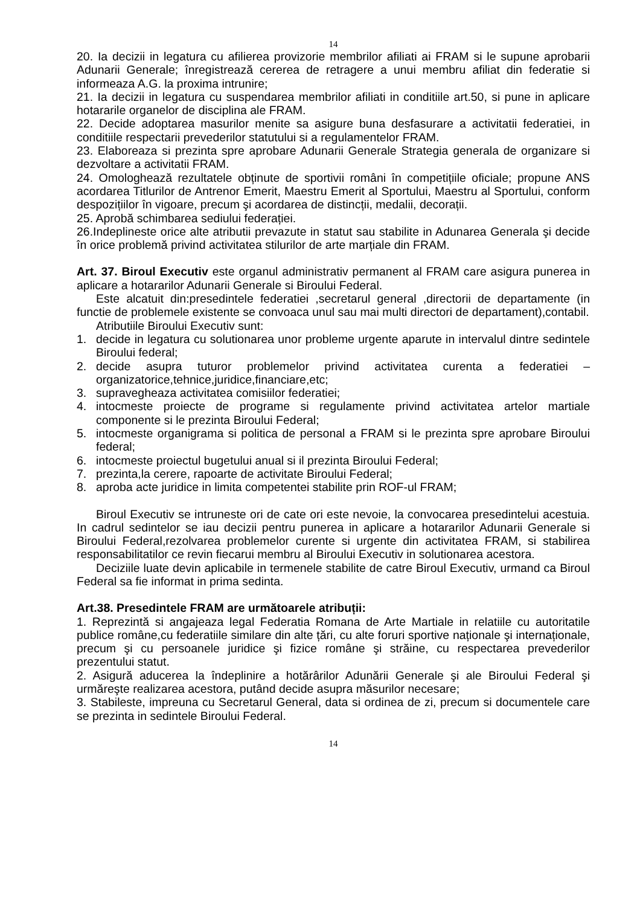14
20. Ia decizii in legatura cu afilierea provizorie membrilor afiliati ai FRAM si le supune aprobarii Adunarii Generale; înregistrează cererea de retragere a unui membru afiliat din federatie si informeaza A.G. la proxima intrunire;
21. Ia decizii in legatura cu suspendarea membrilor afiliati in conditiile art.50, si pune in aplicare hotararile organelor de disciplina ale FRAM.
22. Decide adoptarea masurilor menite sa asigure buna desfasurare a activitatii federatiei, in conditiile respectarii prevederilor statutului si a regulamentelor FRAM.
23. Elaboreaza si prezinta spre aprobare Adunarii Generale Strategia generala de organizare si dezvoltare a activitatii FRAM.
24. Omologhează rezultatele obținute de sportivii români în competițiile oficiale; propune ANS acordarea Titlurilor de Antrenor Emerit, Maestru Emerit al Sportului, Maestru al Sportului, conform despozițiilor în vigoare, precum şi acordarea de distincții, medalii, decorații.
25. Aprobă schimbarea sediului federației.
26.Indeplineste orice alte atributii prevazute in statut sau stabilite in Adunarea Generala şi decide în orice problemă privind activitatea stilurilor de arte marțiale din FRAM.
Art. 37. Biroul Executiv este organul administrativ permanent al FRAM care asigura punerea in aplicare a hotararilor Adunarii Generale si Biroului Federal.
Este alcatuit din:presedintele federatiei ,secretarul general ,directorii de departamente (in functie de problemele existente se convoaca unul sau mai multi directori de departament),contabil.
Atributiile Biroului Executiv sunt:
1. decide in legatura cu solutionarea unor probleme urgente aparute in intervalul dintre sedintele Biroului federal;
2. decide asupra tuturor problemelor privind activitatea curenta a federatiei – organizatorice,tehnice,juridice,financiare,etc;
3. supravegheaza activitatea comisiilor federatiei;
4. intocmeste proiecte de programe si regulamente privind activitatea artelor martiale componente si le prezinta Biroului Federal;
5. intocmeste organigrama si politica de personal a FRAM si le prezinta spre aprobare Biroului federal;
6. intocmeste proiectul bugetului anual si il prezinta Biroului Federal;
7. prezinta,la cerere, rapoarte de activitate Biroului Federal;
8. aproba acte juridice in limita competentei stabilite prin ROF-ul FRAM;
Biroul Executiv se intruneste ori de cate ori este nevoie, la convocarea presedintelui acestuia. In cadrul sedintelor se iau decizii pentru punerea in aplicare a hotararilor Adunarii Generale si Biroului Federal,rezolvarea problemelor curente si urgente din activitatea FRAM, si stabilirea responsabilitatilor ce revin fiecarui membru al Biroului Executiv in solutionarea acestora.
Deciziile luate devin aplicabile in termenele stabilite de catre Biroul Executiv, urmand ca Biroul Federal sa fie informat in prima sedinta.
Art.38. Presedintele FRAM are următoarele atribuții:
1. Reprezintă si angajeaza legal Federatia Romana de Arte Martiale in relatiile cu autoritatile publice române,cu federatiile similare din alte țări, cu alte foruri sportive naționale şi internaționale, precum şi cu persoanele juridice şi fizice române şi străine, cu respectarea prevederilor prezentului statut.
2. Asigură aducerea la îndeplinire a hotărârilor Adunării Generale şi ale Biroului Federal şi urmăreşte realizarea acestora, putând decide asupra măsurilor necesare;
3. Stabileste, impreuna cu Secretarul General, data si ordinea de zi, precum si documentele care se prezinta in sedintele Biroului Federal.
14